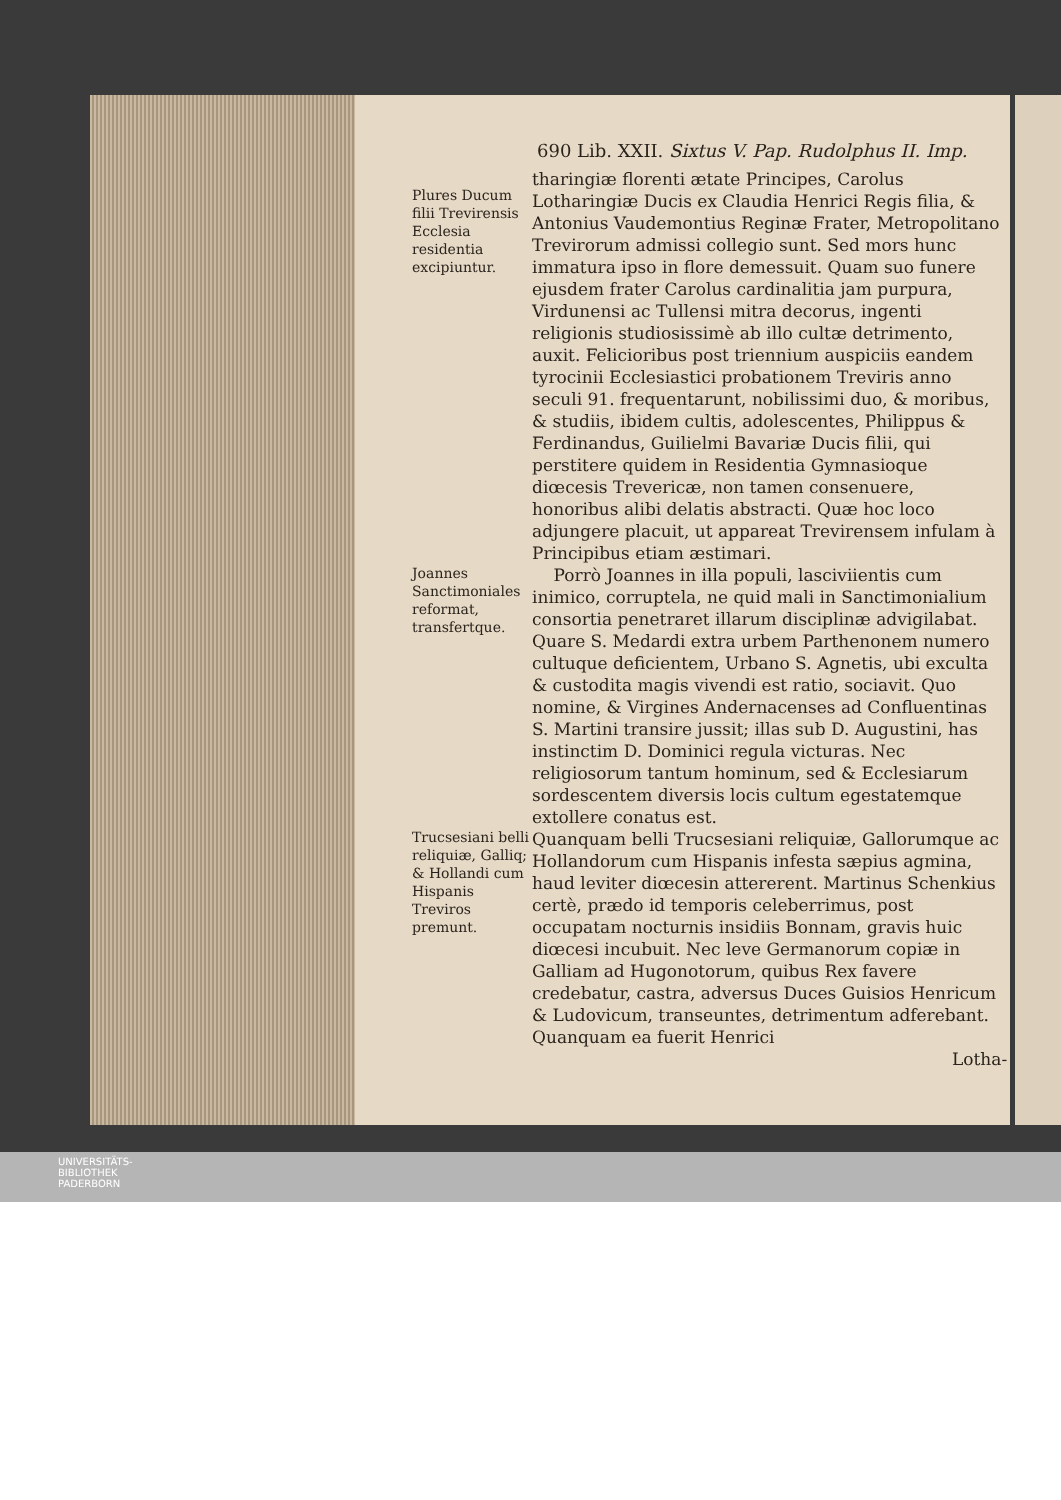690 Lib. XXII. Sixtus V. Pap. Rudolphus II. Imp.
Plures Ducum filii Trevirensis Ecclesia residentia excipiuntur.
tharingiæ florenti ætate Principes, Carolus Lotharingiæ Ducis ex Claudia Henrici Regis filia, & Antonius Vaudemontius Reginæ Frater, Metropolitano Trevirorum admissi collegio sunt. Sed mors hunc immatura ipso in flore demessuit. Quam suo funere ejusdem frater Carolus cardinalitia jam purpura, Virdunensi ac Tullensi mitra decorus, ingenti religionis studiosissimè ab illo cultæ detrimento, auxit. Felicioribus post triennium auspiciis eandem tyrocinii Ecclesiastici probationem Treviris anno seculi 91. frequentarunt, nobilissimi duo, & moribus, & studiis, ibidem cultis, adolescentes, Philippus & Ferdinandus, Guilielmi Bavariæ Ducis filii, qui perstitere quidem in Residentia Gymnasioque diœcesis Trevericæ, non tamen consenuere, honoribus alibi delatis abstracti. Quæ hoc loco adjungere placuit, ut appareat Trevirensem infulam à Principibus etiam æstimari.
Joannes Sanctimoniales reformat, transfertque.
Porrò Joannes in illa populi, lasciviientis cum inimico, corruptela, ne quid mali in Sanctimonialium consortia penetraret illarum disciplinæ advigilabat. Quare S. Medardi extra urbem Parthenonem numero cultuque deficientem, Urbano S. Agnetis, ubi exculta & custodita magis vivendi est ratio, sociavit. Quo nomine, & Virgines Andernacenses ad Confluentinas S. Martini transire jussit; illas sub D. Augustini, has instinctim D. Dominici regula victuras. Nec religiosorum tantum hominum, sed & Ecclesiarum sordescentem diversis locis cultum egestatemque extollere conatus est.
Trucsesiani belli reliquiæ, Galliq; & Hollandi cum Hispanis Treviros premunt.
Quanquam belli Trucsesiani reliquiæ, Gallorumque ac Hollandorum cum Hispanis infesta sæpius agmina, haud leviter diœcesin attererent. Martinus Schenkius certè, prædo id temporis celeberrimus, post occupatam nocturnis insidiis Bonnam, gravis huic diœcesi incubuit. Nec leve Germanorum copiæ in Galliam ad Hugonotorum, quibus Rex favere credebatur, castra, adversus Duces Guisios Henricum & Ludovicum, transeuntes, detrimentum adferebant. Quanquam ea fuerit Henrici
Lotha-
UNIVERSITÄTS-
BIBLIOTHEK
PADERBORN